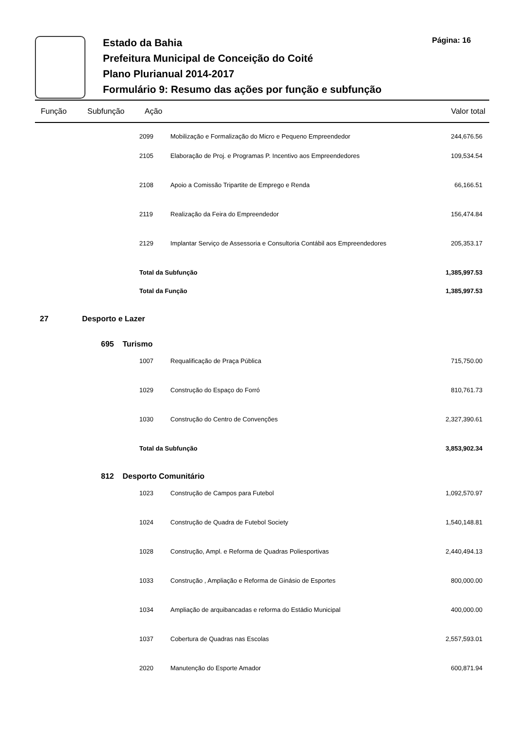Estado da Bahia
Prefeitura Municipal de Conceição do Coité
Plano Plurianual 2014-2017
Formulário 9: Resumo das ações por função e subfunção
Página: 16
| Função | Subfunção | Ação | | Valor total |
| --- | --- | --- | --- | --- |
| | | 2099 | Mobilização e Formalização do Micro e Pequeno Empreendedor | 244,676.56 |
| | | 2105 | Elaboração de Proj. e Programas P. Incentivo aos Empreendedores | 109,534.54 |
| | | 2108 | Apoio a Comissão Tripartite de Emprego e Renda | 66,166.51 |
| | | 2119 | Realização da Feira do Empreendedor | 156,474.84 |
| | | 2129 | Implantar Serviço de Assessoria e Consultoria Contábil aos Empreendedores | 205,353.17 |
| | | Total da Subfunção | | 1,385,997.53 |
| | | Total da Função | | 1,385,997.53 |
| 27 | Desporto e Lazer | | | |
| | 695 Turismo | | | |
| | | 1007 | Requalificação de Praça Pública | 715,750.00 |
| | | 1029 | Construção do Espaço do Forró | 810,761.73 |
| | | 1030 | Construção do Centro de Convenções | 2,327,390.61 |
| | | Total da Subfunção | | 3,853,902.34 |
| | 812 Desporto Comunitário | | | |
| | | 1023 | Construção de Campos para Futebol | 1,092,570.97 |
| | | 1024 | Construção de Quadra de Futebol Society | 1,540,148.81 |
| | | 1028 | Construção, Ampl. e Reforma de Quadras Poliesportivas | 2,440,494.13 |
| | | 1033 | Construção , Ampliação e Reforma de Ginásio de Esportes | 800,000.00 |
| | | 1034 | Ampliação de arquibancadas e reforma do Estádio Municipal | 400,000.00 |
| | | 1037 | Cobertura de Quadras nas Escolas | 2,557,593.01 |
| | | 2020 | Manutenção do Esporte Amador | 600,871.94 |